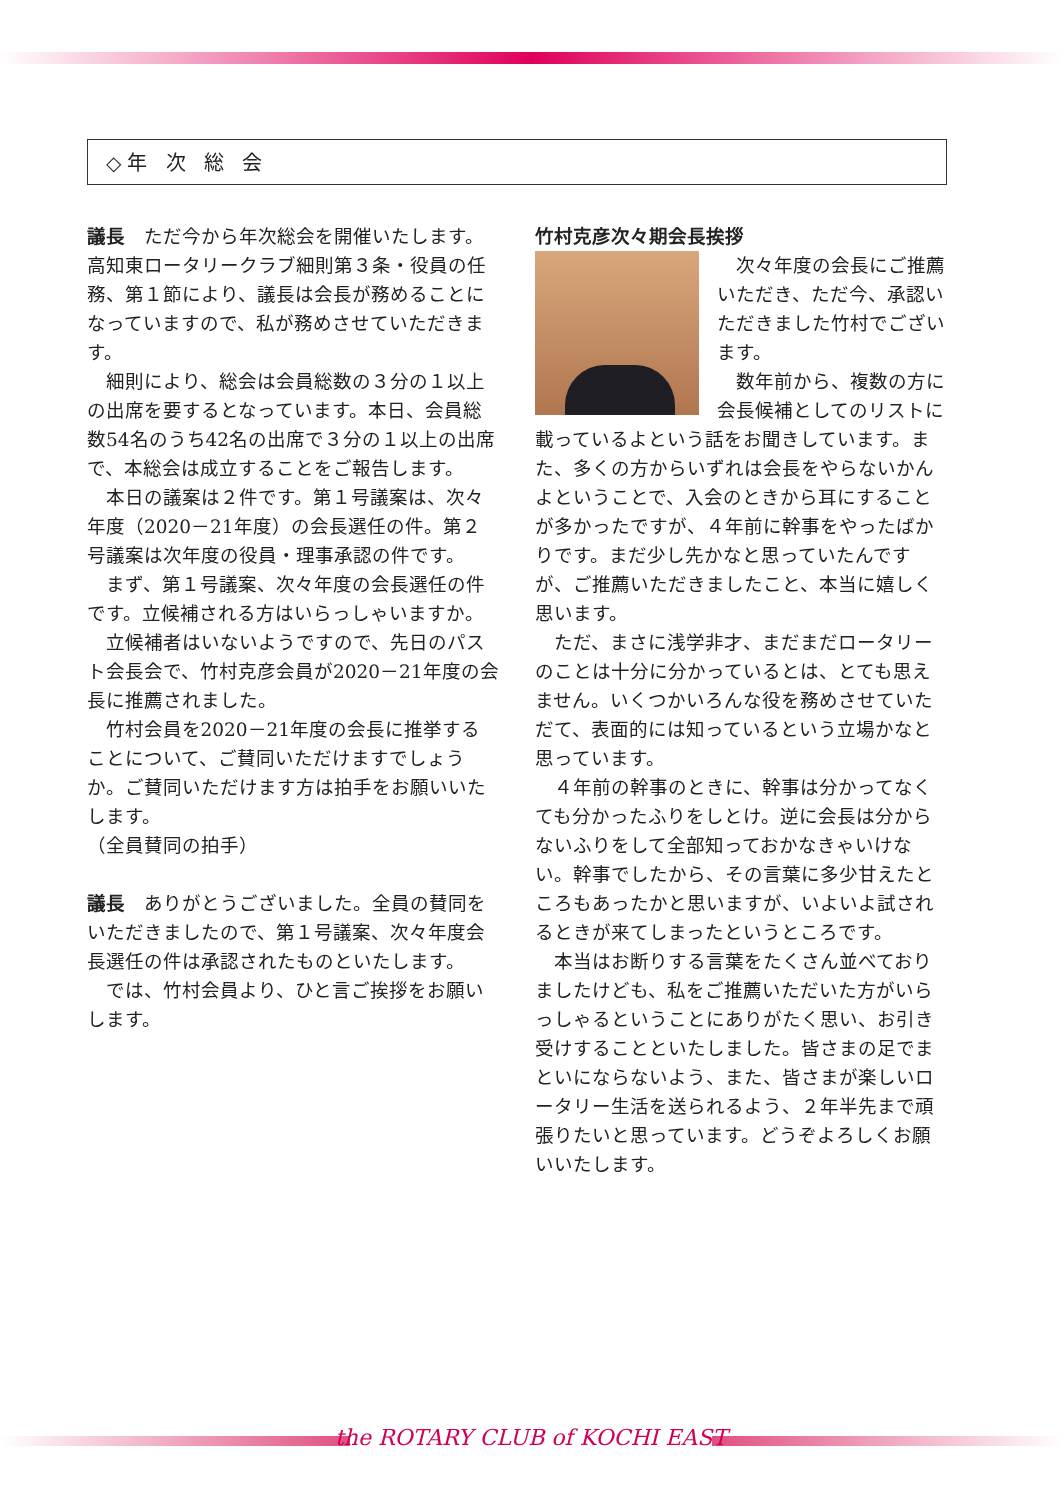◇年 次 総 会
議長　ただ今から年次総会を開催いたします。高知東ロータリークラブ細則第３条・役員の任務、第１節により、議長は会長が務めることになっていますので、私が務めさせていただきます。
細則により、総会は会員総数の３分の１以上の出席を要するとなっています。本日、会員総数54名のうち42名の出席で３分の１以上の出席で、本総会は成立することをご報告します。
本日の議案は２件です。第１号議案は、次々年度（2020－21年度）の会長選任の件。第２号議案は次年度の役員・理事承認の件です。
まず、第１号議案、次々年度の会長選任の件です。立候補される方はいらっしゃいますか。
立候補者はいないようですので、先日のパスト会長会で、竹村克彦会員が2020－21年度の会長に推薦されました。
竹村会員を2020－21年度の会長に推挙することについて、ご賛同いただけますでしょうか。ご賛同いただけます方は拍手をお願いいたします。
（全員賛同の拍手）
議長　ありがとうございました。全員の賛同をいただきましたので、第１号議案、次々年度会長選任の件は承認されたものといたします。
では、竹村会員より、ひと言ご挨拶をお願いします。
竹村克彦次々期会長挨拶
次々年度の会長にご推薦いただき、ただ今、承認いただきました竹村でございます。
数年前から、複数の方に会長候補としてのリストに載っているよという話をお聞きしています。また、多くの方からいずれは会長をやらないかんよということで、入会のときから耳にすることが多かったですが、４年前に幹事をやったばかりです。まだ少し先かなと思っていたんですが、ご推薦いただきましたこと、本当に嬉しく思います。
ただ、まさに浅学非才、まだまだロータリーのことは十分に分かっているとは、とても思えません。いくつかいろんな役を務めさせていただて、表面的には知っているという立場かなと思っています。
４年前の幹事のときに、幹事は分かってなくても分かったふりをしとけ。逆に会長は分からないふりをして全部知っておかなきゃいけない。幹事でしたから、その言葉に多少甘えたところもあったかと思いますが、いよいよ試されるときが来てしまったというところです。
本当はお断りする言葉をたくさん並べておりましたけども、私をご推薦いただいた方がいらっしゃるということにありがたく思い、お引き受けすることといたしました。皆さまの足でまといにならないよう、また、皆さまが楽しいロータリー生活を送られるよう、２年半先まで頑張りたいと思っています。どうぞよろしくお願いいたします。
the ROTARY CLUB of KOCHI EAST